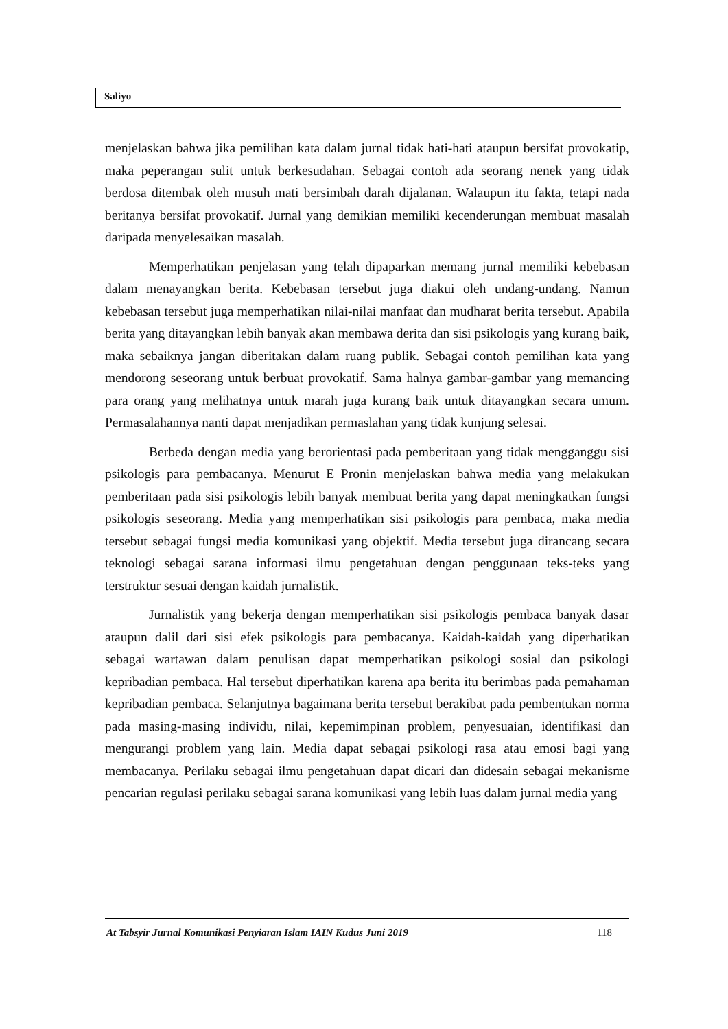Saliyo
menjelaskan bahwa jika pemilihan kata dalam jurnal tidak hati-hati ataupun bersifat provokatip, maka peperangan sulit untuk berkesudahan. Sebagai contoh ada seorang nenek yang tidak berdosa ditembak oleh musuh mati bersimbah darah dijalanan. Walaupun itu fakta, tetapi nada beritanya bersifat provokatif. Jurnal yang demikian memiliki kecenderungan membuat masalah daripada menyelesaikan masalah.
Memperhatikan penjelasan yang telah dipaparkan memang jurnal memiliki kebebasan dalam menayangkan berita. Kebebasan tersebut juga diakui oleh undang-undang. Namun kebebasan tersebut juga memperhatikan nilai-nilai manfaat dan mudharat berita tersebut. Apabila berita yang ditayangkan lebih banyak akan membawa derita dan sisi psikologis yang kurang baik, maka sebaiknya jangan diberitakan dalam ruang publik. Sebagai contoh pemilihan kata yang mendorong seseorang untuk berbuat provokatif. Sama halnya gambar-gambar yang memancing para orang yang melihatnya untuk marah juga kurang baik untuk ditayangkan secara umum. Permasalahannya nanti dapat menjadikan permaslahan yang tidak kunjung selesai.
Berbeda dengan media yang berorientasi pada pemberitaan yang tidak mengganggu sisi psikologis para pembacanya. Menurut E Pronin menjelaskan bahwa media yang melakukan pemberitaan pada sisi psikologis lebih banyak membuat berita yang dapat meningkatkan fungsi psikologis seseorang. Media yang memperhatikan sisi psikologis para pembaca, maka media tersebut sebagai fungsi media komunikasi yang objektif. Media tersebut juga dirancang secara teknologi sebagai sarana informasi ilmu pengetahuan dengan penggunaan teks-teks yang terstruktur sesuai dengan kaidah jurnalistik.
Jurnalistik yang bekerja dengan memperhatikan sisi psikologis pembaca banyak dasar ataupun dalil dari sisi efek psikologis para pembacanya. Kaidah-kaidah yang diperhatikan sebagai wartawan dalam penulisan dapat memperhatikan psikologi sosial dan psikologi kepribadian pembaca. Hal tersebut diperhatikan karena apa berita itu berimbas pada pemahaman kepribadian pembaca. Selanjutnya bagaimana berita tersebut berakibat pada pembentukan norma pada masing-masing individu, nilai, kepemimpinan problem, penyesuaian, identifikasi dan mengurangi problem yang lain. Media dapat sebagai psikologi rasa atau emosi bagi yang membacanya. Perilaku sebagai ilmu pengetahuan dapat dicari dan didesain sebagai mekanisme pencarian regulasi perilaku sebagai sarana komunikasi yang lebih luas dalam jurnal media yang
At Tabsyir Jurnal Komunikasi Penyiaran Islam IAIN Kudus Juni 2019 118